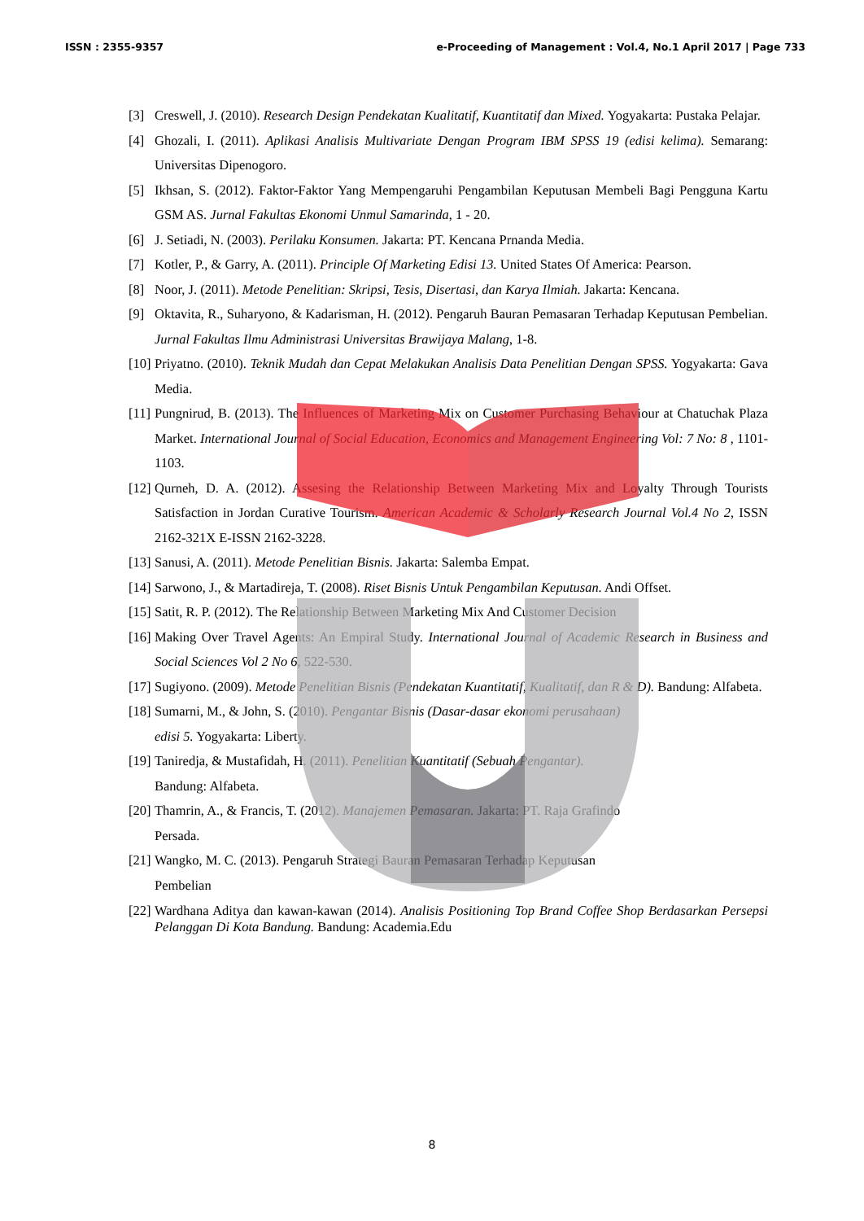ISSN : 2355-9357 e-Proceeding of Management : Vol.4, No.1 April 2017 | Page 733
[3] Creswell, J. (2010). Research Design Pendekatan Kualitatif, Kuantitatif dan Mixed. Yogyakarta: Pustaka Pelajar.
[4] Ghozali, I. (2011). Aplikasi Analisis Multivariate Dengan Program IBM SPSS 19 (edisi kelima). Semarang: Universitas Dipenogoro.
[5] Ikhsan, S. (2012). Faktor-Faktor Yang Mempengaruhi Pengambilan Keputusan Membeli Bagi Pengguna Kartu GSM AS. Jurnal Fakultas Ekonomi Unmul Samarinda, 1 - 20.
[6] J. Setiadi, N. (2003). Perilaku Konsumen. Jakarta: PT. Kencana Prnanda Media.
[7] Kotler, P., & Garry, A. (2011). Principle Of Marketing Edisi 13. United States Of America: Pearson.
[8] Noor, J. (2011). Metode Penelitian: Skripsi, Tesis, Disertasi, dan Karya Ilmiah. Jakarta: Kencana.
[9] Oktavita, R., Suharyono, & Kadarisman, H. (2012). Pengaruh Bauran Pemasaran Terhadap Keputusan Pembelian. Jurnal Fakultas Ilmu Administrasi Universitas Brawijaya Malang, 1-8.
[10]
Priyatno. (2010). Teknik Mudah dan Cepat Melakukan Analisis Data Penelitian Dengan SPSS. Yogyakarta: Gava Media.
[11]
Pungnirud, B. (2013). The Influences of Marketing Mix on Customer Purchasing Behaviour at Chatuchak Plaza Market. International Journal of Social Education, Economics and Management Engineering Vol: 7 No: 8 , 1101-1103.
[12]
Qurneh, D. A. (2012). Assesing the Relationship Between Marketing Mix and Loyalty Through Tourists Satisfaction in Jordan Curative Tourism. American Academic & Scholarly Research Journal Vol.4 No 2, ISSN 2162-321X E-ISSN 2162-3228.
[13]
Sanusi, A. (2011). Metode Penelitian Bisnis. Jakarta: Salemba Empat.
[14]
Sarwono, J., & Martadireja, T. (2008). Riset Bisnis Untuk Pengambilan Keputusan. Andi Offset.
[15]
Satit, R. P. (2012). The Relationship Between Marketing Mix And Customer Decision
[16]
Making Over Travel Agents: An Empiral Study. International Journal of Academic Research in Business and Social Sciences Vol 2 No 6, 522-530.
[17]
Sugiyono. (2009). Metode Penelitian Bisnis (Pendekatan Kuantitatif, Kualitatif, dan R & D). Bandung: Alfabeta.
[18]
Sumarni, M., & John, S. (2010). Pengantar Bisnis (Dasar-dasar ekonomi perusahaan)
edisi 5. Yogyakarta: Liberty.
[19]
Taniredja, & Mustafidah, H. (2011). Penelitian Kuantitatif (Sebuah Pengantar).
Bandung: Alfabeta.
[20]
Thamrin, A., & Francis, T. (2012). Manajemen Pemasaran. Jakarta: PT. Raja Grafindo
Persada.
[21]
Wangko, M. C. (2013). Pengaruh Strategi Bauran Pemasaran Terhadap Keputusan
Pembelian
[22]
Wardhana Aditya dan kawan-kawan (2014). Analisis Positioning Top Brand Coffee Shop Berdasarkan Persepsi Pelanggan Di Kota Bandung. Bandung: Academia.Edu
8